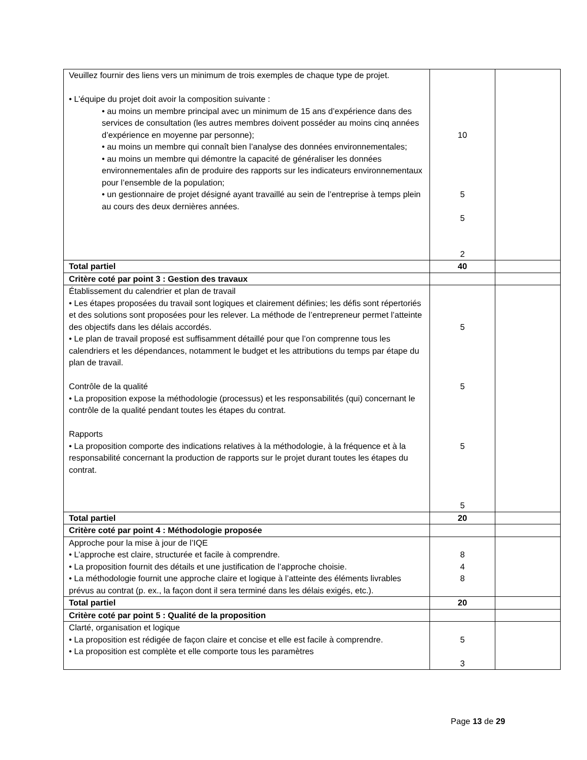| Veuillez fournir des liens vers un minimum de trois exemples de chaque type de projet. • L’équipe du projet doit avoir la composition suivante : • au moins un membre principal avec un minimum de 15 ans d’expérience dans des services de consultation (les autres membres doivent posséder au moins cinq années d’expérience en moyenne par personne); • au moins un membre qui connaît bien l’analyse des données environnementales; • au moins un membre qui démontre la capacité de généraliser les données environnementales afin de produire des rapports sur les indicateurs environnementaux pour l’ensemble de la population; • un gestionnaire de projet désigné ayant travaillé au sein de l’entreprise à temps plein au cours des deux dernières années. | 10 5 5 2 | |
| Total partiel | 40 | |
| Critère coté par point 3 : Gestion des travaux | | |
| Établissement du calendrier et plan de travail • Les étapes proposées du travail sont logiques et clairement définies; les défis sont répertoriés et des solutions sont proposées pour les relever. La méthode de l’entrepreneur permet l’atteinte des objectifs dans les délais accordés. • Le plan de travail proposé est suffisamment détaillé pour que l’on comprenne tous les calendriers et les dépendances, notamment le budget et les attributions du temps par étape du plan de travail. Contrôle de la qualité • La proposition expose la méthodologie (processus) et les responsabilités (qui) concernant le contrôle de la qualité pendant toutes les étapes du contrat. Rapports • La proposition comporte des indications relatives à la méthodologie, à la fréquence et à la responsabilité concernant la production de rapports sur le projet durant toutes les étapes du contrat. | 5 5 5 5 | |
| Total partiel | 20 | |
| Critère coté par point 4 : Méthodologie proposée | | |
| Approche pour la mise à jour de l’IQE • L’approche est claire, structurée et facile à comprendre. • La proposition fournit des détails et une justification de l’approche choisie. • La méthodologie fournit une approche claire et logique à l’atteinte des éléments livrables prévus au contrat (p. ex., la façon dont il sera terminé dans les délais exigés, etc.). | 8 4 8 | |
| Total partiel | 20 | |
| Critère coté par point 5 : Qualité de la proposition | | |
| Clarté, organisation et logique • La proposition est rédigée de façon claire et concise et elle est facile à comprendre. • La proposition est complète et elle comporte tous les paramètres | 5 3 | |
Page 13 de 29